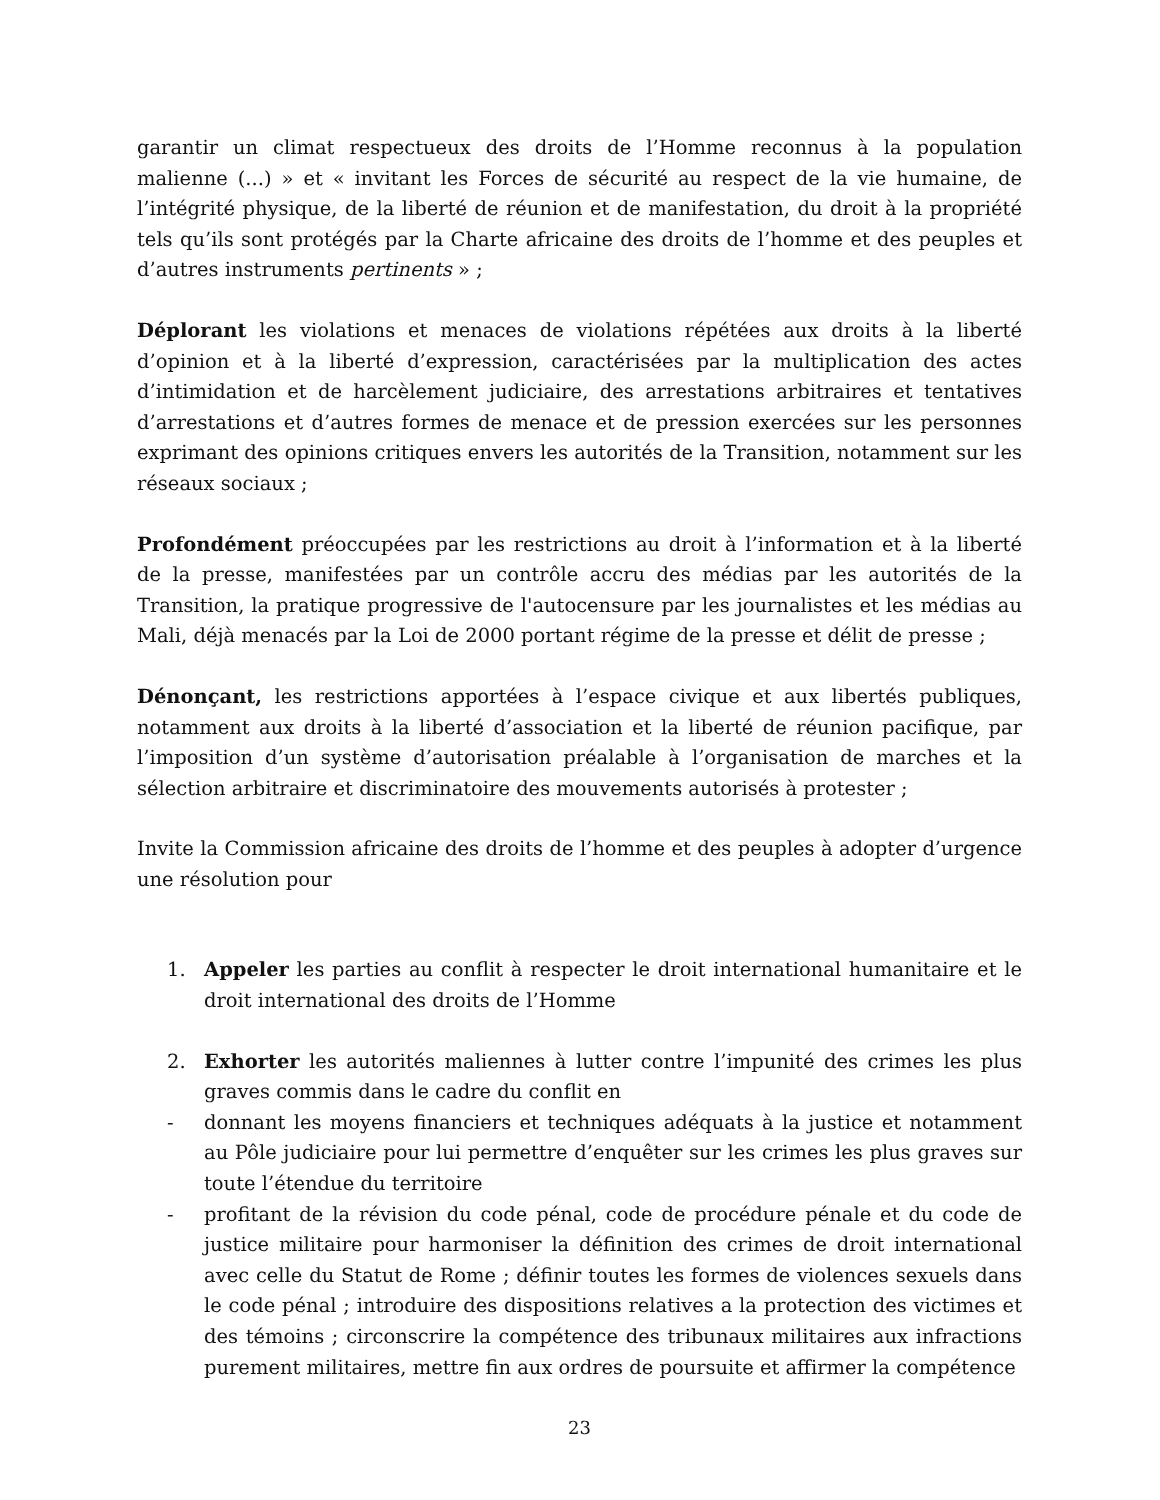garantir un climat respectueux des droits de l’Homme reconnus à la population malienne (...) » et « invitant les Forces de sécurité au respect de la vie humaine, de l’intégrité physique, de la liberté de réunion et de manifestation, du droit à la propriété tels qu’ils sont protégés par la Charte africaine des droits de l’homme et des peuples et d’autres instruments pertinents » ;
Déplorant les violations et menaces de violations répétées aux droits à la liberté d’opinion et à la liberté d’expression, caractérisées par la multiplication des actes d’intimidation et de harcèlement judiciaire, des arrestations arbitraires et tentatives d’arrestations et d’autres formes de menace et de pression exercées sur les personnes exprimant des opinions critiques envers les autorités de la Transition, notamment sur les réseaux sociaux ;
Profondément préoccupées par les restrictions au droit à l’information et à la liberté de la presse, manifestées par un contrôle accru des médias par les autorités de la Transition, la pratique progressive de l'autocensure par les journalistes et les médias au Mali, déjà menacés par la Loi de 2000 portant régime de la presse et délit de presse ;
Dénonçant, les restrictions apportées à l’espace civique et aux libertés publiques, notamment aux droits à la liberté d’association et la liberté de réunion pacifique, par l’imposition d’un système d’autorisation préalable à l’organisation de marches et la sélection arbitraire et discriminatoire des mouvements autorisés à protester ;
Invite la Commission africaine des droits de l’homme et des peuples à adopter d’urgence une résolution pour
1. Appeler les parties au conflit à respecter le droit international humanitaire et le droit international des droits de l’Homme
2. Exhorter les autorités maliennes à lutter contre l’impunité des crimes les plus graves commis dans le cadre du conflit en
- donnant les moyens financiers et techniques adéquats à la justice et notamment au Pôle judiciaire pour lui permettre d’enquêter sur les crimes les plus graves sur toute l’étendue du territoire
- profitant de la révision du code pénal, code de procédure pénale et du code de justice militaire pour harmoniser la définition des crimes de droit international avec celle du Statut de Rome ; définir toutes les formes de violences sexuels dans le code pénal ; introduire des dispositions relatives a la protection des victimes et des témoins ; circonscrire la compétence des tribunaux militaires aux infractions purement militaires, mettre fin aux ordres de poursuite et affirmer la compétence
23